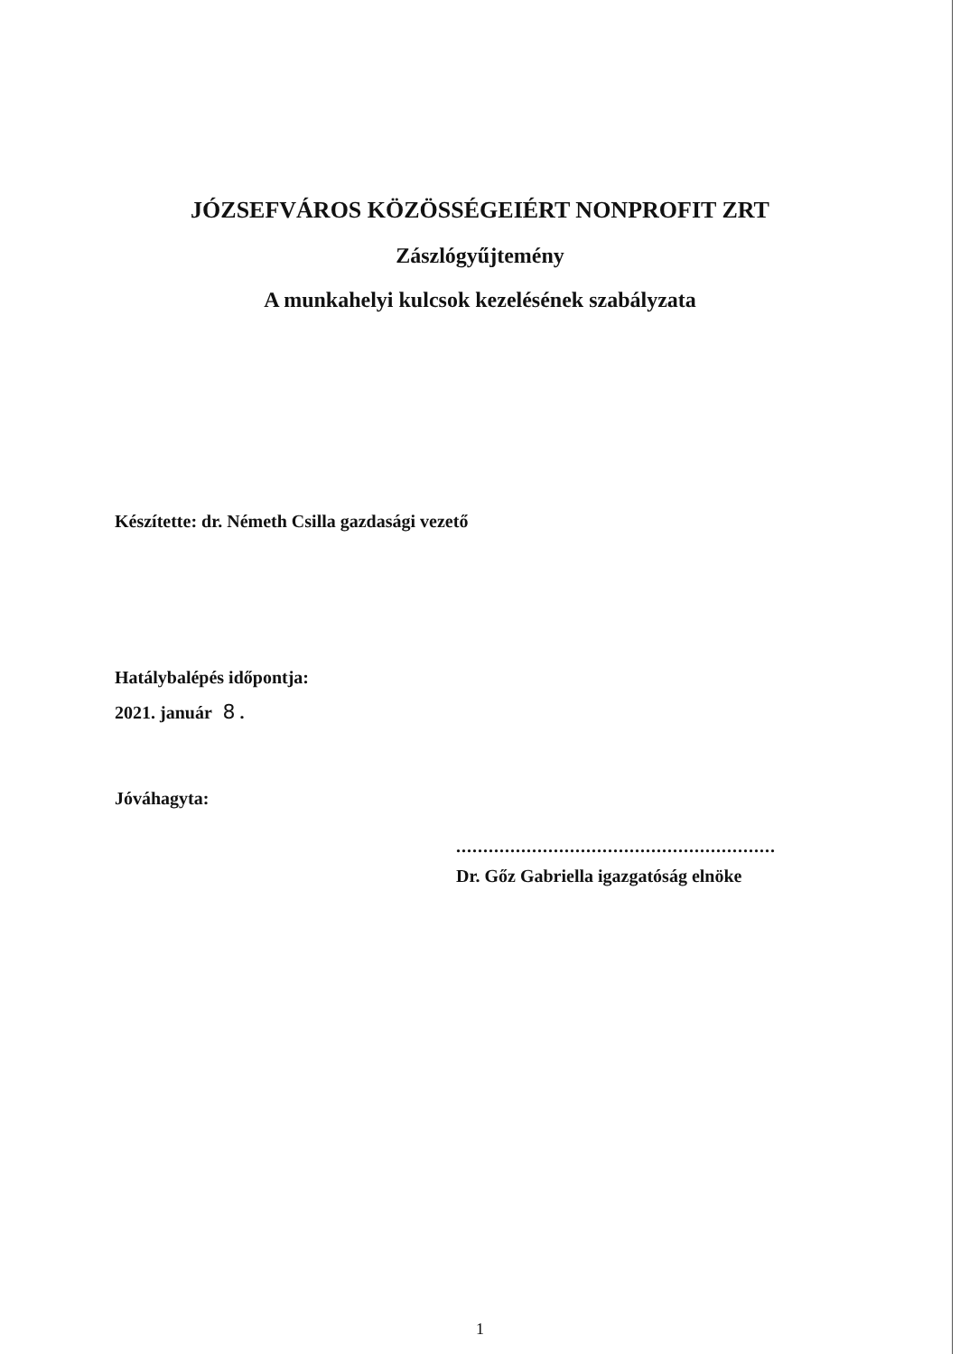JÓZSEFVÁROS KÖZÖSSÉGEIÉRT NONPROFIT ZRT
Zászlógyűjtemény
A munkahelyi kulcsok kezelésének szabályzata
Készítette: dr. Németh Csilla gazdasági vezető
Hatálybalépés időpontja:
2021. január 8 .
Jóváhagyta:
...........................................................
Dr. Gőz Gabriella igazgatóság elnöke
1